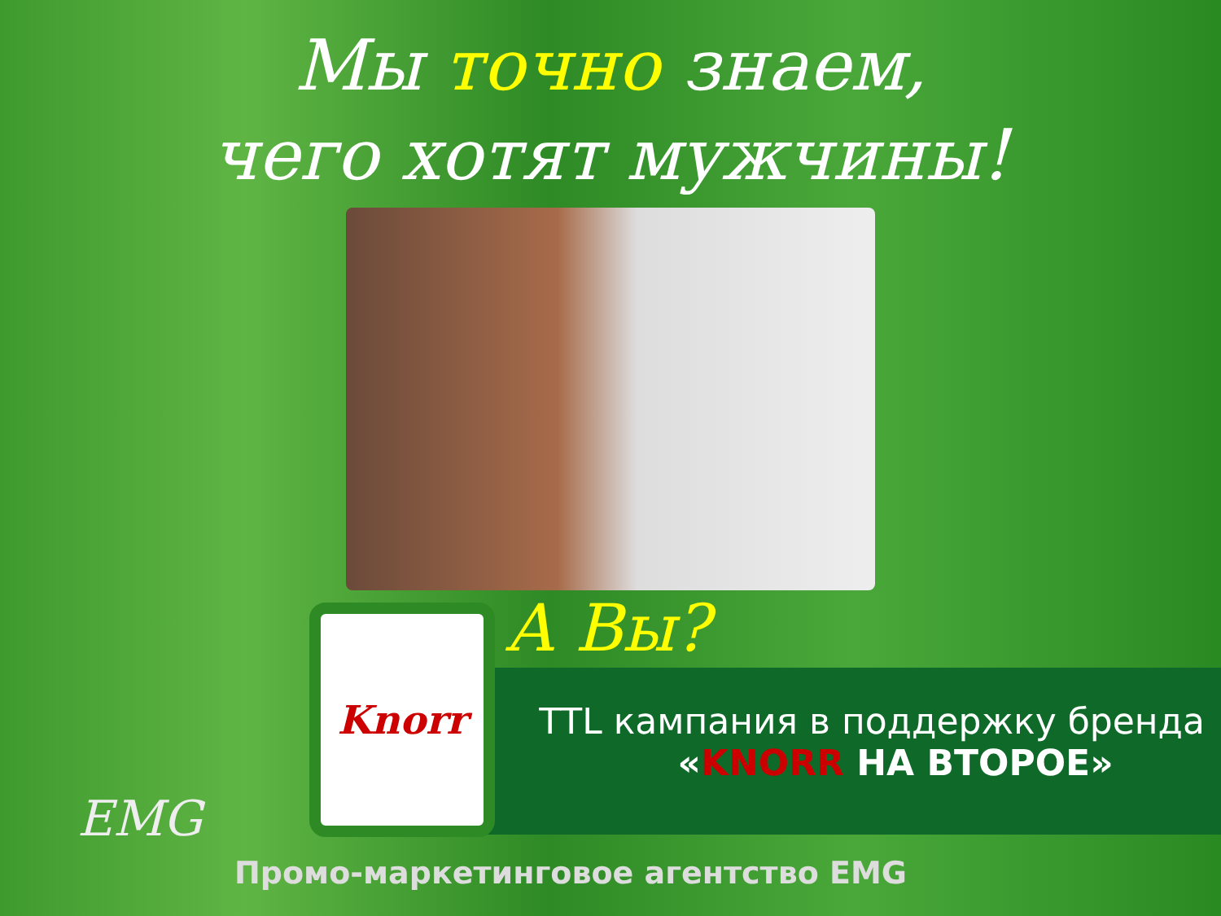Мы точно знаем,
чего хотят мужчины!
А Вы?
Knorr
TTL кампания в поддержку бренда
«KNORR НА ВТОРОЕ»
EMG
Промо-маркетинговое агентство EMG